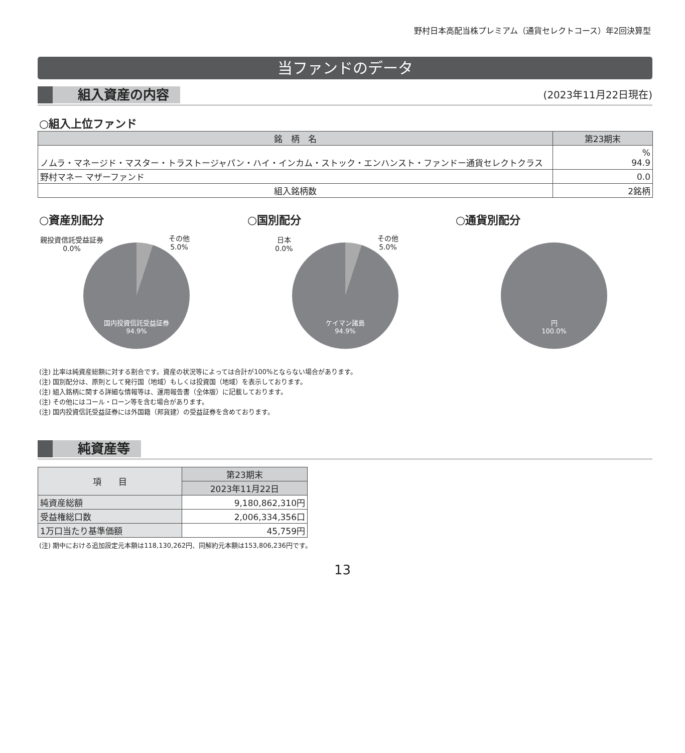野村日本高配当株プレミアム（通貨セレクトコース）年2回決算型
当ファンドのデータ
組入資産の内容 (2023年11月22日現在)
○組入上位ファンド
| 銘 柄 名 | 第23期末 |
| --- | --- |
| ノムラ・マネージド・マスター・トラストージャパン・ハイ・インカム・ストック・エンハンスト・ファンドー通貨セレクトクラス | % 94.9 |
| 野村マネー マザーファンド | 0.0 |
| 組入銘柄数 | 2銘柄 |
○資産別配分 ○国別配分 ○通貨別配分
親投資信託受益証券
0.0%
その他
5.0%
国内投資信託受益証券
94.9%
日本
0.0%
その他
5.0%
ケイマン諸島
94.9%
円
100.0%
(注) 比率は純資産総額に対する割合です。資産の状況等によっては合計が100%とならない場合があります。
(注) 国別配分は、原則として発行国（地域）もしくは投資国（地域）を表示しております。
(注) 組入銘柄に関する詳細な情報等は、運用報告書（全体版）に記載しております。
(注) その他にはコール・ローン等を含む場合があります。
(注) 国内投資信託受益証券には外国籍（邦貨建）の受益証券を含めております。
純資産等
| 項 目 | 第23期末 |
| --- | --- |
| | 2023年11月22日 |
| 純資産総額 | 9,180,862,310円 |
| 受益権総口数 | 2,006,334,356口 |
| 1万口当たり基準価額 | 45,759円 |
(注) 期中における追加設定元本額は118,130,262円、同解約元本額は153,806,236円です。
13